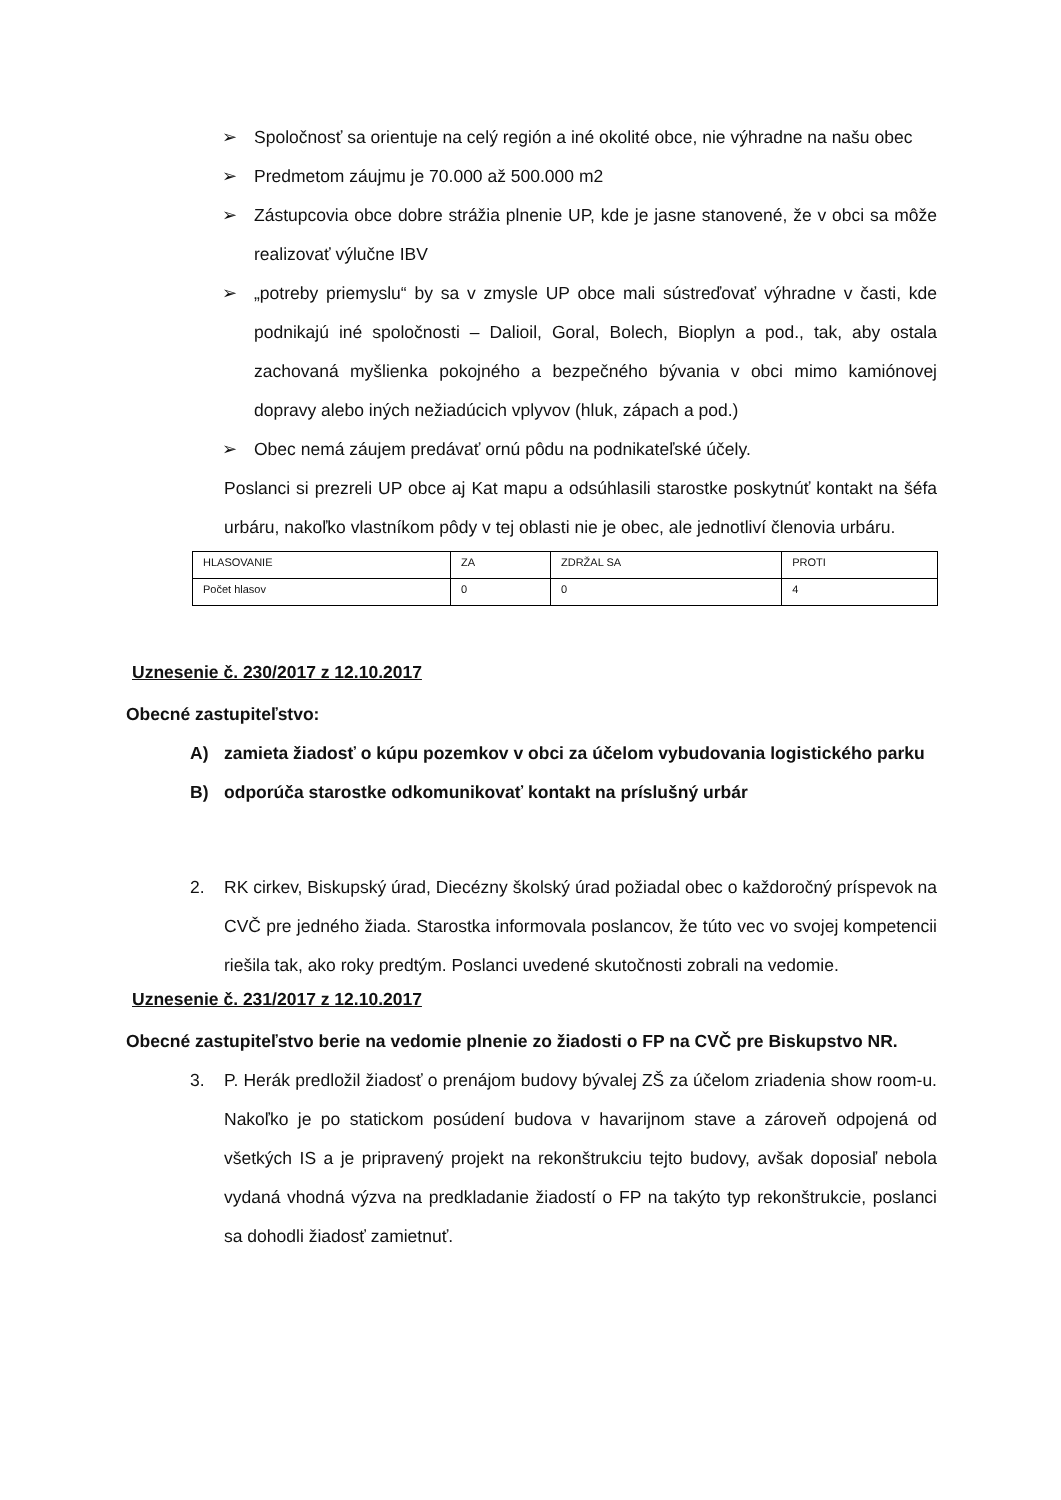➢ Spoločnosť sa orientuje na celý región a iné okolité obce, nie výhradne na našu obec
➢ Predmetom záujmu je 70.000 až 500.000 m2
➢ Zástupcovia obce dobre strážia plnenie UP, kde je jasne stanovené, že v obci sa môže realizovať výlučne IBV
➢ „potreby priemyslu“ by sa v zmysle UP obce mali sústreďovať výhradne v časti, kde podnikajú iné spoločnosti – Dalioil, Goral, Bolech, Bioplyn a pod., tak, aby ostala zachovaná myšlienka pokojného a bezpečného bývania v obci mimo kamiónovej dopravy alebo iných nežiadúcich vplyvov (hluk, zápach a pod.)
➢ Obec nemá záujem predávať ornú pôdu na podnikateľské účely.
Poslanci si prezreli UP obce aj Kat mapu a odsúhlasili starostke poskytnúť kontakt na šéfa urbáru, nakoľko vlastníkom pôdy v tej oblasti nie je obec, ale jednotliví členovia urbáru.
| HLASOVANIE | ZA | ZDRŽAL SA | PROTI |
| Počet hlasov | 0 | 0 | 4 |
Uznesenie č. 230/2017 z 12.10.2017
Obecné zastupiteľstvo:
A) zamieta žiadosť o kúpu pozemkov v obci za účelom vybudovania logistického parku
B) odporúča starostke odkomunikovať kontakt na príslušný urbár
2. RK cirkev, Biskupský úrad, Diecézny školský úrad požiadal obec o každoročný príspevok na CVČ pre jedného žiada. Starostka informovala poslancov, že túto vec vo svojej kompetencii riešila tak, ako roky predtým. Poslanci uvedené skutočnosti zobrali na vedomie.
Uznesenie č. 231/2017 z 12.10.2017
Obecné zastupiteľstvo berie na vedomie plnenie zo žiadosti o FP na CVČ pre Biskupstvo NR.
3. P. Herák predložil žiadosť o prenájom budovy bývalej ZŠ za účelom zriadenia show room-u. Nakoľko je po statickom posúdení budova v havarijnom stave a zároveň odpojená od všetkých IS a je pripravený projekt na rekonštrukciu tejto budovy, avšak doposiaľ nebola vydaná vhodná výzva na predkladanie žiadostí o FP na takýto typ rekonštrukcie, poslanci sa dohodli žiadosť zamietnuť.